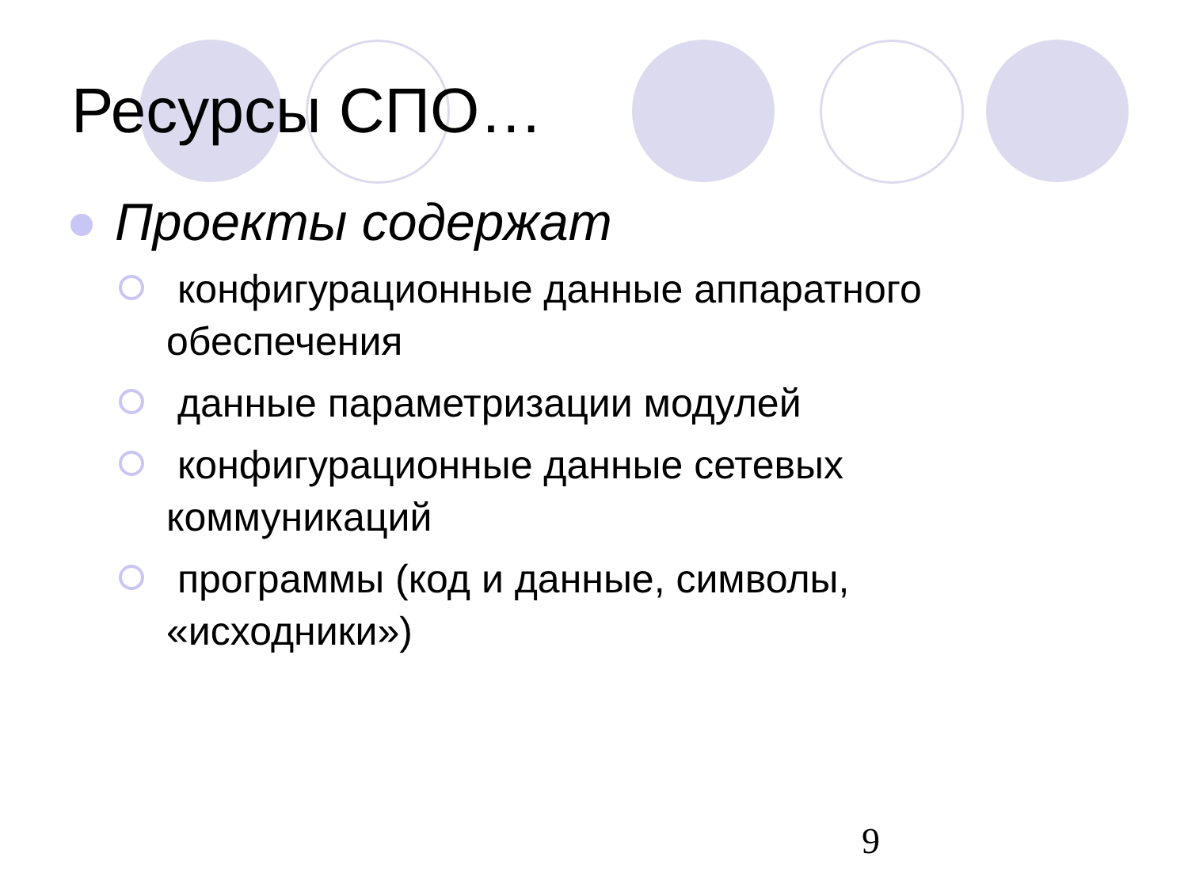Ресурсы СПО…
Проекты содержат
конфигурационные данные аппаратного обеспечения
данные параметризации модулей
конфигурационные данные сетевых коммуникаций
программы (код и данные, символы, «исходники»)
9